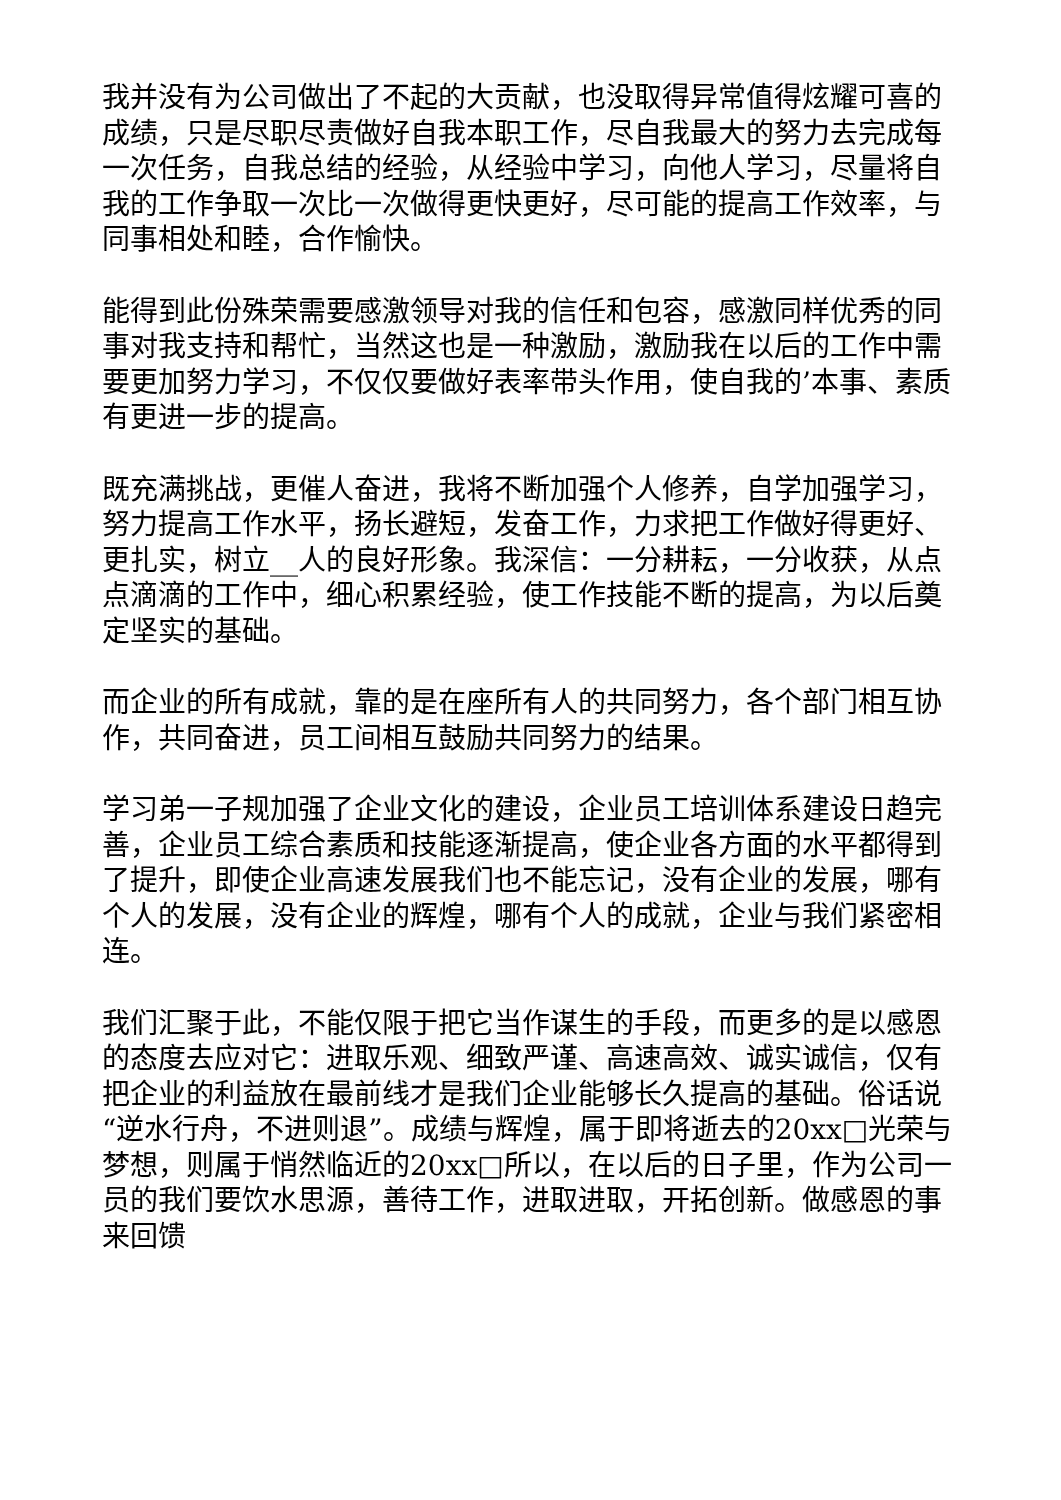我并没有为公司做出了不起的大贡献，也没取得异常值得炫耀可喜的成绩，只是尽职尽责做好自我本职工作，尽自我最大的努力去完成每一次任务，自我总结的经验，从经验中学习，向他人学习，尽量将自我的工作争取一次比一次做得更快更好，尽可能的提高工作效率，与同事相处和睦，合作愉快。
能得到此份殊荣需要感激领导对我的信任和包容，感激同样优秀的同事对我支持和帮忙，当然这也是一种激励，激励我在以后的工作中需要更加努力学习，不仅仅要做好表率带头作用，使自我的’本事、素质有更进一步的提高。
既充满挑战，更催人奋进，我将不断加强个人修养，自学加强学习，努力提高工作水平，扬长避短，发奋工作，力求把工作做好得更好、更扎实，树立__人的良好形象。我深信：一分耕耘，一分收获，从点点滴滴的工作中，细心积累经验，使工作技能不断的提高，为以后奠定坚实的基础。
而企业的所有成就，靠的是在座所有人的共同努力，各个部门相互协作，共同奋进，员工间相互鼓励共同努力的结果。
学习弟一子规加强了企业文化的建设，企业员工培训体系建设日趋完善，企业员工综合素质和技能逐渐提高，使企业各方面的水平都得到了提升，即使企业高速发展我们也不能忘记，没有企业的发展，哪有个人的发展，没有企业的辉煌，哪有个人的成就，企业与我们紧密相连。
我们汇聚于此，不能仅限于把它当作谋生的手段，而更多的是以感恩的态度去应对它：进取乐观、细致严谨、高速高效、诚实诚信，仅有把企业的利益放在最前线才是我们企业能够长久提高的基础。俗话说“逆水行舟，不进则退”。成绩与辉煌，属于即将逝去的20xx□光荣与梦想，则属于悄然临近的20xx□所以，在以后的日子里，作为公司一员的我们要饮水思源，善待工作，进取进取，开拓创新。做感恩的事来回馈